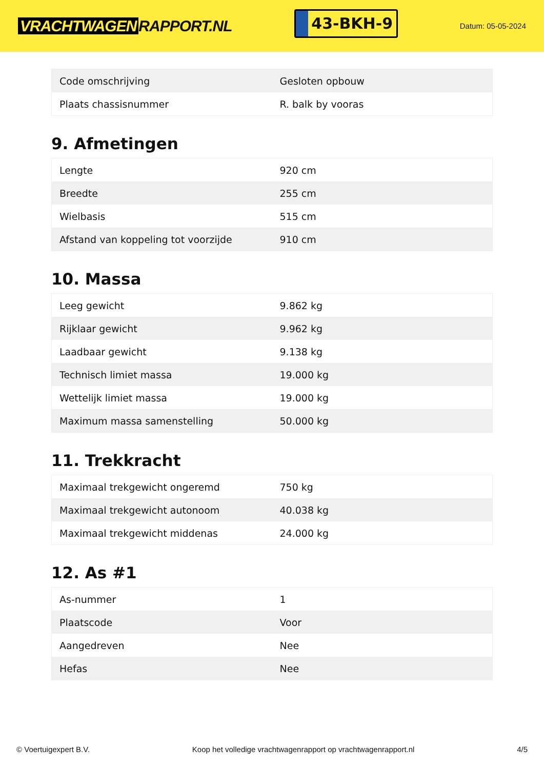VRACHTWAGEN RAPPORT.NL
43-BKH-9
Datum: 05-05-2024
| Code omschrijving | Gesloten opbouw |
| Plaats chassisnummer | R. balk by vooras |
9. Afmetingen
| Lengte | 920 cm |
| Breedte | 255 cm |
| Wielbasis | 515 cm |
| Afstand van koppeling tot voorzijde | 910 cm |
10. Massa
| Leeg gewicht | 9.862 kg |
| Rijklaar gewicht | 9.962 kg |
| Laadbaar gewicht | 9.138 kg |
| Technisch limiet massa | 19.000 kg |
| Wettelijk limiet massa | 19.000 kg |
| Maximum massa samenstelling | 50.000 kg |
11. Trekkracht
| Maximaal trekgewicht ongeremd | 750 kg |
| Maximaal trekgewicht autonoom | 40.038 kg |
| Maximaal trekgewicht middenas | 24.000 kg |
12. As #1
| As-nummer | 1 |
| Plaatscode | Voor |
| Aangedreven | Nee |
| Hefas | Nee |
© Voertuigexpert B.V. Koop het volledige vrachtwagenrapport op vrachtwagenrapport.nl 4/5